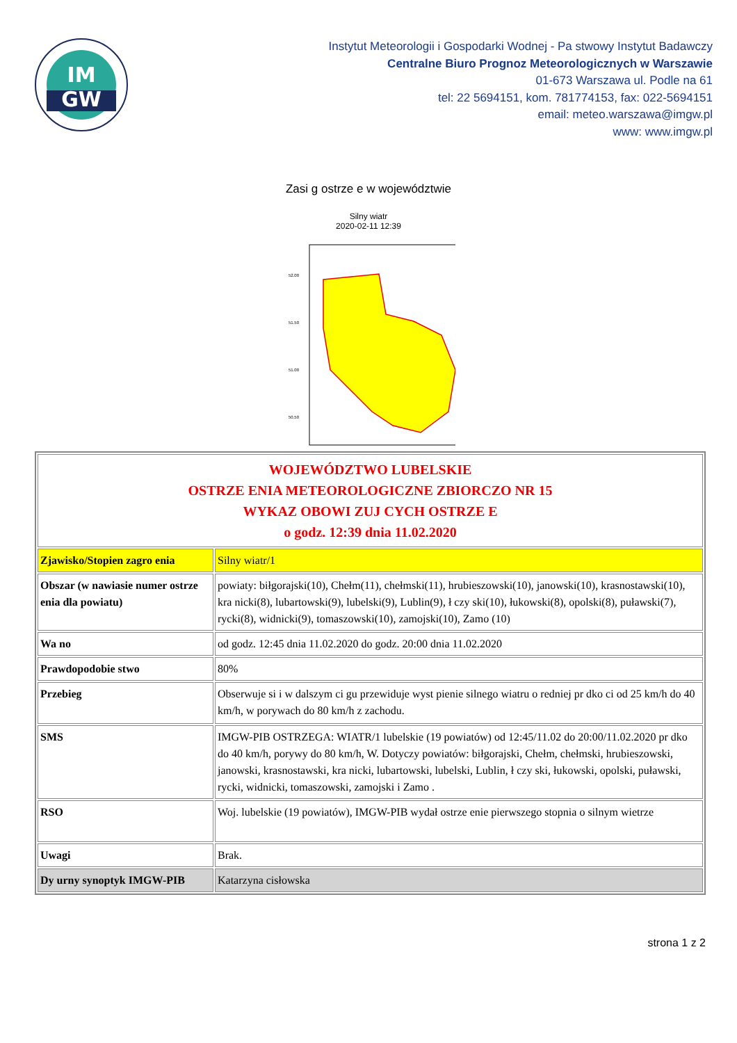IM
GW
Instytut Meteorologii i Gospodarki Wodnej - Pa stwowy Instytut Badawczy
Centralne Biuro Prognoz Meteorologicznych w Warszawie
01-673 Warszawa ul. Podle na 61
tel: 22 5694151, kom. 781774153, fax: 022-5694151
email: meteo.warszawa@imgw.pl
www: www.imgw.pl
Zasi g ostrze e w województwie
Silny wiatr
2020-02-11 12:39
52.00
51.50
51.00
50.50
| WOJEWÓDZTWO LUBELSKIE OSTRZE ENIA METEOROLOGICZNE ZBIORCZO NR 15 WYKAZ OBOWI ZUJ CYCH OSTRZE E o godz. 12:39 dnia 11.02.2020 | |
| Zjawisko/Stopien zagro enia | Silny wiatr/1 |
| Obszar (w nawiasie numer ostrze enia dla powiatu) | powiaty: biłgorajski(10), Chełm(11), chełmski(11), hrubieszowski(10), janowski(10), krasnostawski(10), kra nicki(8), lubartowski(9), lubelski(9), Lublin(9), ł czy ski(10), łukowski(8), opolski(8), puławski(7), rycki(8), widnicki(9), tomaszowski(10), zamojski(10), Zamo (10) |
| Wa no | od godz. 12:45 dnia 11.02.2020 do godz. 20:00 dnia 11.02.2020 |
| Prawdopodobie stwo | 80% |
| Przebieg | Obserwuje si i w dalszym ci gu przewiduje wyst pienie silnego wiatru o redniej pr dko ci od 25 km/h do 40 km/h, w porywach do 80 km/h z zachodu. |
| SMS | IMGW-PIB OSTRZEGA: WIATR/1 lubelskie (19 powiatów) od 12:45/11.02 do 20:00/11.02.2020 pr dko do 40 km/h, porywy do 80 km/h, W. Dotyczy powiatów: biłgorajski, Chełm, chełmski, hrubieszowski, janowski, krasnostawski, kra nicki, lubartowski, lubelski, Lublin, ł czy ski, łukowski, opolski, puławski, rycki, widnicki, tomaszowski, zamojski i Zamo . |
| RSO | Woj. lubelskie (19 powiatów), IMGW-PIB wydał ostrze enie pierwszego stopnia o silnym wietrze |
| Uwagi | Brak. |
| Dy urny synoptyk IMGW-PIB | Katarzyna cisłowska |
strona 1 z 2